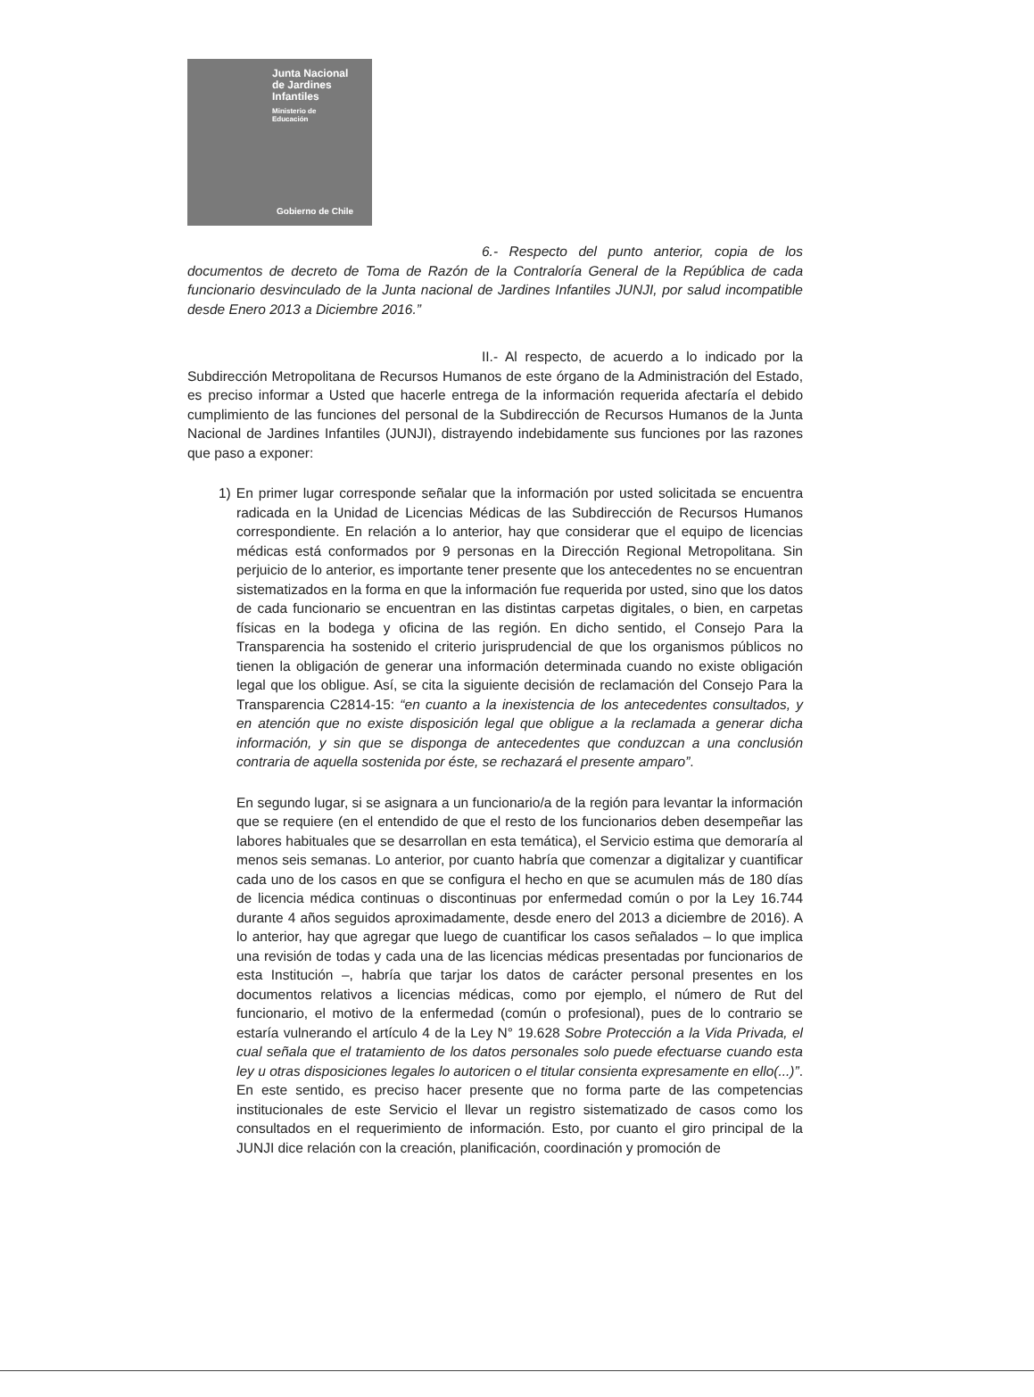Junta Nacional
de Jardines
Infantiles
Ministerio de
Educación
Gobierno de Chile
6.- Respecto del punto anterior, copia de los documentos de decreto de Toma de Razón de la Contraloría General de la República de cada funcionario desvinculado de la Junta nacional de Jardines Infantiles JUNJI, por salud incompatible desde Enero 2013 a Diciembre 2016.”
II.- Al respecto, de acuerdo a lo indicado por la Subdirección Metropolitana de Recursos Humanos de este órgano de la Administración del Estado, es preciso informar a Usted que hacerle entrega de la información requerida afectaría el debido cumplimiento de las funciones del personal de la Subdirección de Recursos Humanos de la Junta Nacional de Jardines Infantiles (JUNJI), distrayendo indebidamente sus funciones por las razones que paso a exponer:
1) En primer lugar corresponde señalar que la información por usted solicitada se encuentra radicada en la Unidad de Licencias Médicas de las Subdirección de Recursos Humanos correspondiente. En relación a lo anterior, hay que considerar que el equipo de licencias médicas está conformados por 9 personas en la Dirección Regional Metropolitana. Sin perjuicio de lo anterior, es importante tener presente que los antecedentes no se encuentran sistematizados en la forma en que la información fue requerida por usted, sino que los datos de cada funcionario se encuentran en las distintas carpetas digitales, o bien, en carpetas físicas en la bodega y oficina de las región. En dicho sentido, el Consejo Para la Transparencia ha sostenido el criterio jurisprudencial de que los organismos públicos no tienen la obligación de generar una información determinada cuando no existe obligación legal que los obligue. Así, se cita la siguiente decisión de reclamación del Consejo Para la Transparencia C2814-15: “en cuanto a la inexistencia de los antecedentes consultados, y en atención que no existe disposición legal que obligue a la reclamada a generar dicha información, y sin que se disponga de antecedentes que conduzcan a una conclusión contraria de aquella sostenida por éste, se rechazará el presente amparo”.
En segundo lugar, si se asignara a un funcionario/a de la región para levantar la información que se requiere (en el entendido de que el resto de los funcionarios deben desempeñar las labores habituales que se desarrollan en esta temática), el Servicio estima que demoraría al menos seis semanas. Lo anterior, por cuanto habría que comenzar a digitalizar y cuantificar cada uno de los casos en que se configura el hecho en que se acumulen más de 180 días de licencia médica continuas o discontinuas por enfermedad común o por la Ley 16.744 durante 4 años seguidos aproximadamente, desde enero del 2013 a diciembre de 2016). A lo anterior, hay que agregar que luego de cuantificar los casos señalados – lo que implica una revisión de todas y cada una de las licencias médicas presentadas por funcionarios de esta Institución –, habría que tarjar los datos de carácter personal presentes en los documentos relativos a licencias médicas, como por ejemplo, el número de Rut del funcionario, el motivo de la enfermedad (común o profesional), pues de lo contrario se estaría vulnerando el artículo 4 de la Ley N° 19.628 Sobre Protección a la Vida Privada, el cual señala que el tratamiento de los datos personales solo puede efectuarse cuando esta ley u otras disposiciones legales lo autoricen o el titular consienta expresamente en ello(...)”. En este sentido, es preciso hacer presente que no forma parte de las competencias institucionales de este Servicio el llevar un registro sistematizado de casos como los consultados en el requerimiento de información. Esto, por cuanto el giro principal de la JUNJI dice relación con la creación, planificación, coordinación y promoción de